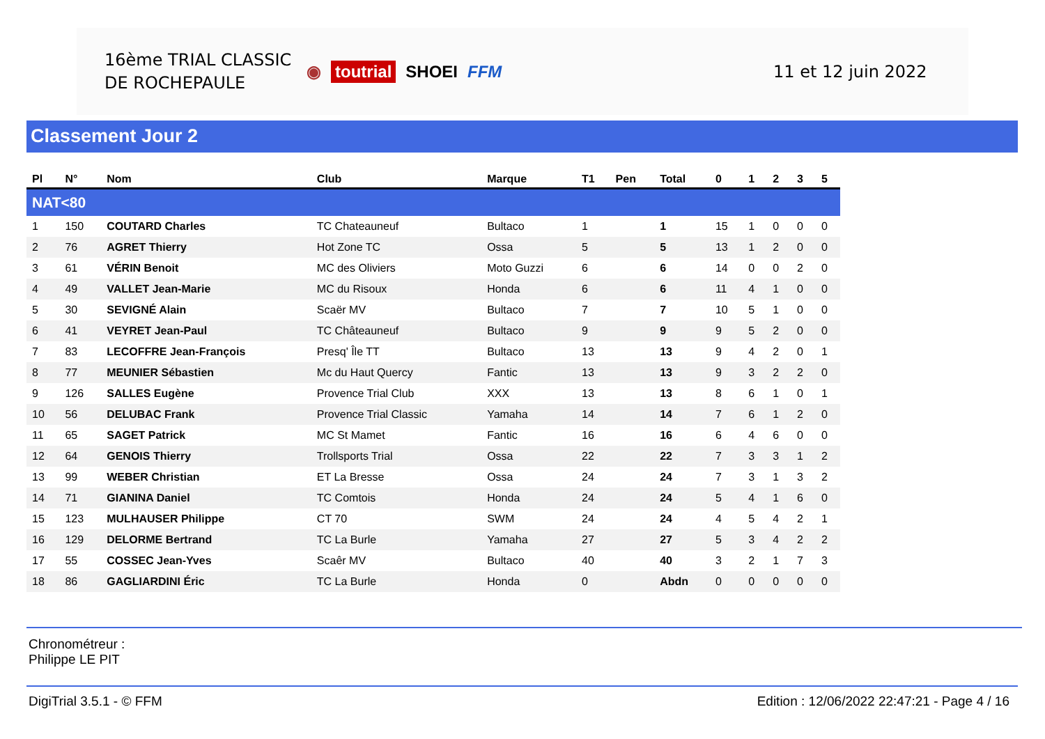16ème TRIAL CLASSIC
DE ROCHEPAULE
◉ toutrial SHOEI FFM 11 et 12 juin 2022
Classement Jour 2
| Pl | N° | Nom | Club | Marque | T1 | Pen | Total | 0 | 1 | 2 | 3 | 5 |
| --- | --- | --- | --- | --- | --- | --- | --- | --- | --- | --- | --- | --- |
| NAT<80 | | | | | | | | | | | | |
| 1 | 150 | COUTARD Charles | TC Chateauneuf | Bultaco | 1 | | 1 | 15 | 1 | 0 | 0 | 0 |
| 2 | 76 | AGRET Thierry | Hot Zone TC | Ossa | 5 | | 5 | 13 | 1 | 2 | 0 | 0 |
| 3 | 61 | VÉRIN Benoit | MC des Oliviers | Moto Guzzi | 6 | | 6 | 14 | 0 | 0 | 2 | 0 |
| 4 | 49 | VALLET Jean-Marie | MC du Risoux | Honda | 6 | | 6 | 11 | 4 | 1 | 0 | 0 |
| 5 | 30 | SEVIGNÉ Alain | Scaër MV | Bultaco | 7 | | 7 | 10 | 5 | 1 | 0 | 0 |
| 6 | 41 | VEYRET Jean-Paul | TC Châteauneuf | Bultaco | 9 | | 9 | 9 | 5 | 2 | 0 | 0 |
| 7 | 83 | LECOFFRE Jean-François | Presq' Île TT | Bultaco | 13 | | 13 | 9 | 4 | 2 | 0 | 1 |
| 8 | 77 | MEUNIER Sébastien | Mc du Haut Quercy | Fantic | 13 | | 13 | 9 | 3 | 2 | 2 | 0 |
| 9 | 126 | SALLES Eugène | Provence Trial Club | XXX | 13 | | 13 | 8 | 6 | 1 | 0 | 1 |
| 10 | 56 | DELUBAC Frank | Provence Trial Classic | Yamaha | 14 | | 14 | 7 | 6 | 1 | 2 | 0 |
| 11 | 65 | SAGET Patrick | MC St Mamet | Fantic | 16 | | 16 | 6 | 4 | 6 | 0 | 0 |
| 12 | 64 | GENOIS Thierry | Trollsports Trial | Ossa | 22 | | 22 | 7 | 3 | 3 | 1 | 2 |
| 13 | 99 | WEBER Christian | ET La Bresse | Ossa | 24 | | 24 | 7 | 3 | 1 | 3 | 2 |
| 14 | 71 | GIANINA Daniel | TC Comtois | Honda | 24 | | 24 | 5 | 4 | 1 | 6 | 0 |
| 15 | 123 | MULHAUSER Philippe | CT 70 | SWM | 24 | | 24 | 4 | 5 | 4 | 2 | 1 |
| 16 | 129 | DELORME Bertrand | TC La Burle | Yamaha | 27 | | 27 | 5 | 3 | 4 | 2 | 2 |
| 17 | 55 | COSSEC Jean-Yves | Scaêr MV | Bultaco | 40 | | 40 | 3 | 2 | 1 | 7 | 3 |
| 18 | 86 | GAGLIARDINI Éric | TC La Burle | Honda | 0 | | Abdn | 0 | 0 | 0 | 0 | 0 |
Chronométreur :
Philippe LE PIT
DigiTrial 3.5.1 - © FFM Edition : 12/06/2022 22:47:21 - Page 4 / 16